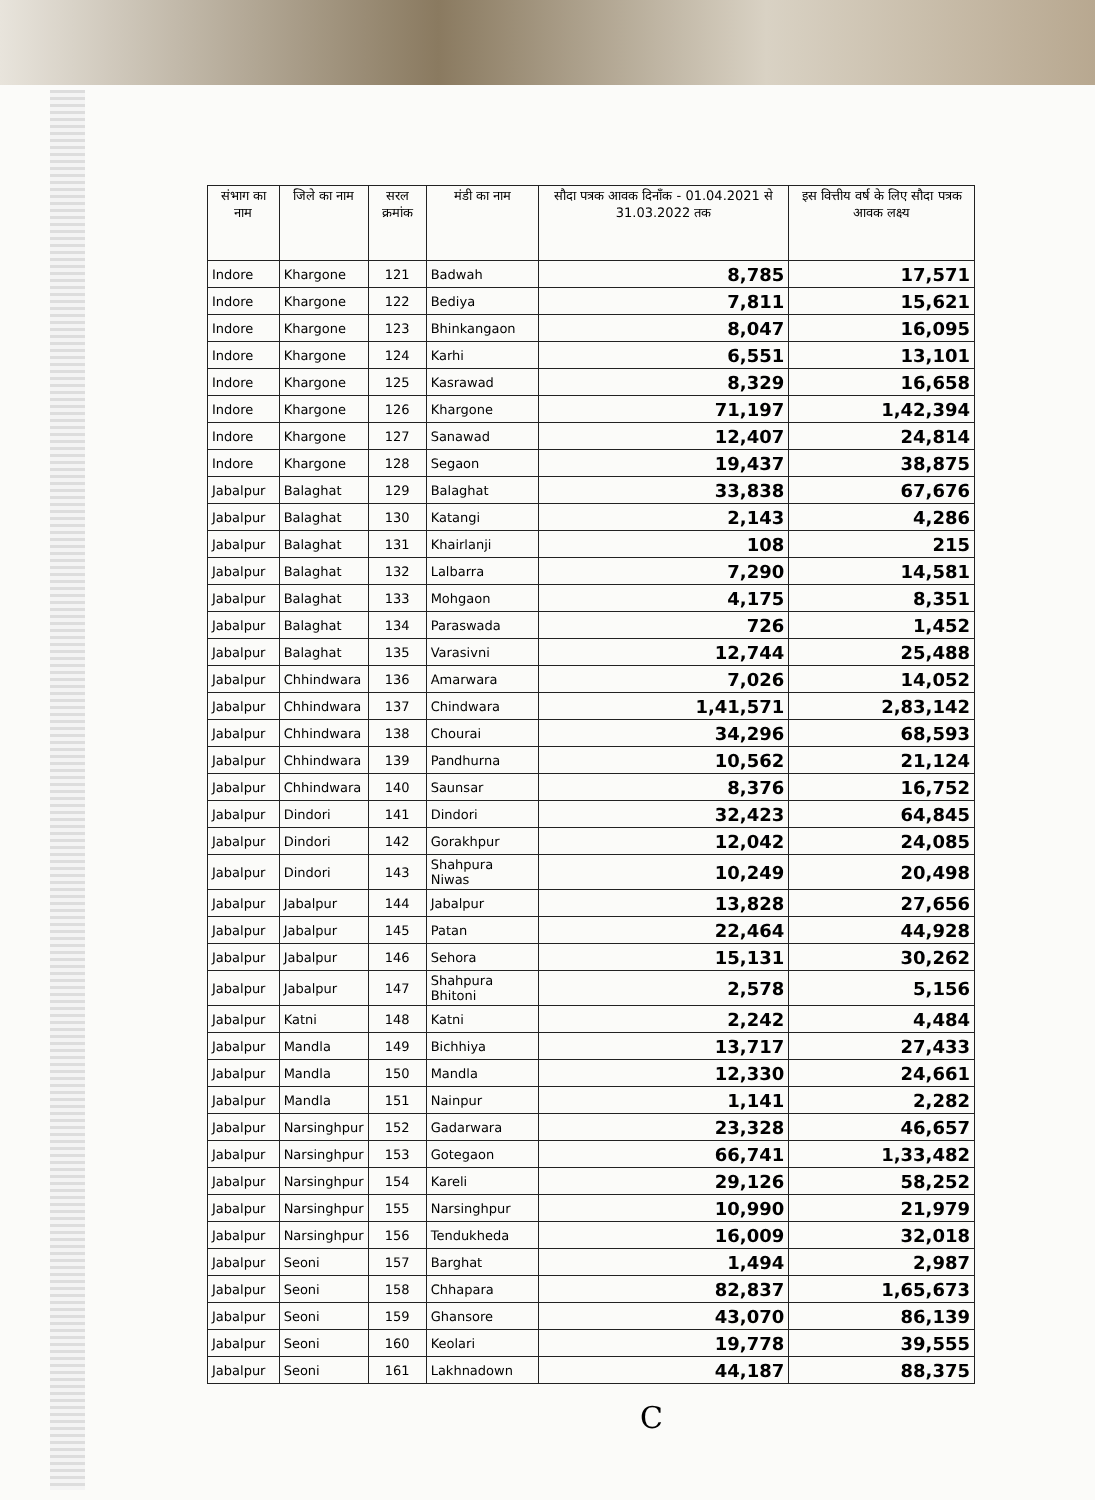| संभाग का नाम | जिले का नाम | सरल क्रमांक | मंडी का नाम | सौदा पत्रक आवक दिनाँक - 01.04.2021 से 31.03.2022 तक | इस वित्तीय वर्ष के लिए सौदा पत्रक आवक लक्ष्य |
| --- | --- | --- | --- | --- | --- |
| Indore | Khargone | 121 | Badwah | 8,785 | 17,571 |
| Indore | Khargone | 122 | Bediya | 7,811 | 15,621 |
| Indore | Khargone | 123 | Bhinkangaon | 8,047 | 16,095 |
| Indore | Khargone | 124 | Karhi | 6,551 | 13,101 |
| Indore | Khargone | 125 | Kasrawad | 8,329 | 16,658 |
| Indore | Khargone | 126 | Khargone | 71,197 | 1,42,394 |
| Indore | Khargone | 127 | Sanawad | 12,407 | 24,814 |
| Indore | Khargone | 128 | Segaon | 19,437 | 38,875 |
| Jabalpur | Balaghat | 129 | Balaghat | 33,838 | 67,676 |
| Jabalpur | Balaghat | 130 | Katangi | 2,143 | 4,286 |
| Jabalpur | Balaghat | 131 | Khairlanji | 108 | 215 |
| Jabalpur | Balaghat | 132 | Lalbarra | 7,290 | 14,581 |
| Jabalpur | Balaghat | 133 | Mohgaon | 4,175 | 8,351 |
| Jabalpur | Balaghat | 134 | Paraswada | 726 | 1,452 |
| Jabalpur | Balaghat | 135 | Varasivni | 12,744 | 25,488 |
| Jabalpur | Chhindwara | 136 | Amarwara | 7,026 | 14,052 |
| Jabalpur | Chhindwara | 137 | Chindwara | 1,41,571 | 2,83,142 |
| Jabalpur | Chhindwara | 138 | Chourai | 34,296 | 68,593 |
| Jabalpur | Chhindwara | 139 | Pandhurna | 10,562 | 21,124 |
| Jabalpur | Chhindwara | 140 | Saunsar | 8,376 | 16,752 |
| Jabalpur | Dindori | 141 | Dindori | 32,423 | 64,845 |
| Jabalpur | Dindori | 142 | Gorakhpur | 12,042 | 24,085 |
| Jabalpur | Dindori | 143 | Shahpura Niwas | 10,249 | 20,498 |
| Jabalpur | Jabalpur | 144 | Jabalpur | 13,828 | 27,656 |
| Jabalpur | Jabalpur | 145 | Patan | 22,464 | 44,928 |
| Jabalpur | Jabalpur | 146 | Sehora | 15,131 | 30,262 |
| Jabalpur | Jabalpur | 147 | Shahpura Bhitoni | 2,578 | 5,156 |
| Jabalpur | Katni | 148 | Katni | 2,242 | 4,484 |
| Jabalpur | Mandla | 149 | Bichhiya | 13,717 | 27,433 |
| Jabalpur | Mandla | 150 | Mandla | 12,330 | 24,661 |
| Jabalpur | Mandla | 151 | Nainpur | 1,141 | 2,282 |
| Jabalpur | Narsinghpur | 152 | Gadarwara | 23,328 | 46,657 |
| Jabalpur | Narsinghpur | 153 | Gotegaon | 66,741 | 1,33,482 |
| Jabalpur | Narsinghpur | 154 | Kareli | 29,126 | 58,252 |
| Jabalpur | Narsinghpur | 155 | Narsinghpur | 10,990 | 21,979 |
| Jabalpur | Narsinghpur | 156 | Tendukheda | 16,009 | 32,018 |
| Jabalpur | Seoni | 157 | Barghat | 1,494 | 2,987 |
| Jabalpur | Seoni | 158 | Chhapara | 82,837 | 1,65,673 |
| Jabalpur | Seoni | 159 | Ghansore | 43,070 | 86,139 |
| Jabalpur | Seoni | 160 | Keolari | 19,778 | 39,555 |
| Jabalpur | Seoni | 161 | Lakhnadown | 44,187 | 88,375 |
C